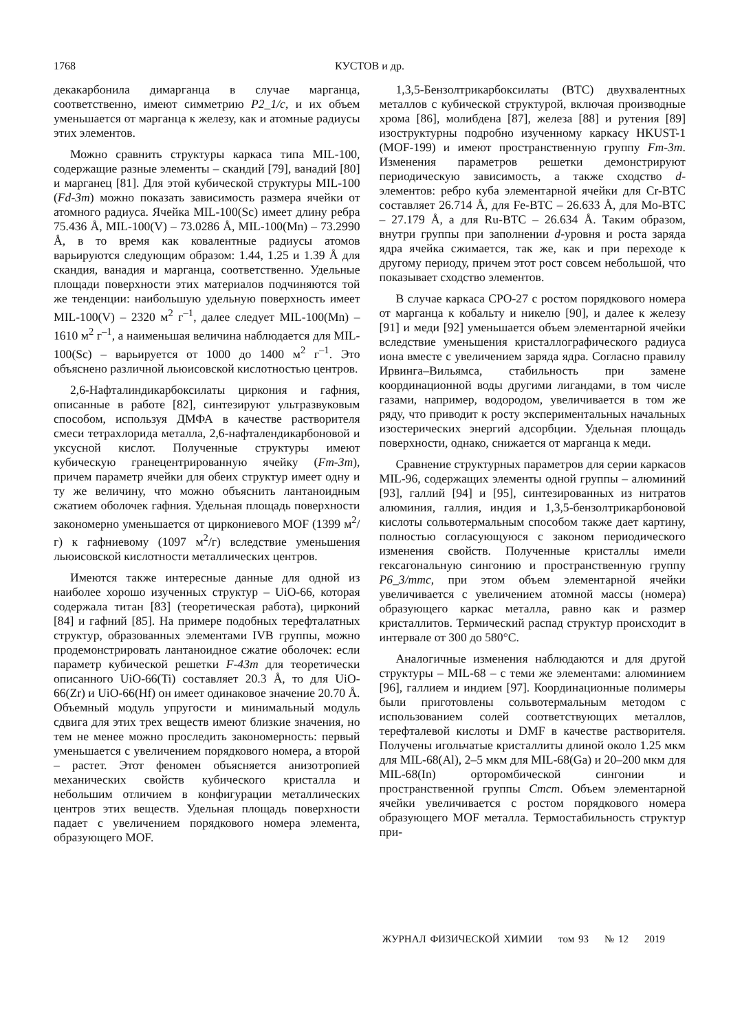1768 КУСТОВ и др.
декакарбонила димарганца в случае марганца, соответственно, имеют симметрию P2_1/c, и их объем уменьшается от марганца к железу, как и атомные радиусы этих элементов.
Можно сравнить структуры каркаса типа MIL-100, содержащие разные элементы – скандий [79], ванадий [80] и марганец [81]. Для этой кубической структуры MIL-100 (Fd-3m) можно показать зависимость размера ячейки от атомного радиуса. Ячейка MIL-100(Sc) имеет длину ребра 75.436 Å, MIL-100(V) – 73.0286 Å, MIL-100(Mn) – 73.2990 Å, в то время как ковалентные радиусы атомов варьируются следующим образом: 1.44, 1.25 и 1.39 Å для скандия, ванадия и марганца, соответственно. Удельные площади поверхности этих материалов подчиняются той же тенденции: наибольшую удельную поверхность имеет MIL-100(V) – 2320 м<sup>2</sup> г<sup>–1</sup>, далее следует MIL-100(Mn) – 1610 м<sup>2</sup> г<sup>–1</sup>, а наименьшая величина наблюдается для MIL-100(Sc) – варьируется от 1000 до 1400 м<sup>2</sup> г<sup>–1</sup>. Это объяснено различной льюисовской кислотностью центров.
2,6-Нафталиндикарбоксилаты циркония и гафния, описанные в работе [82], синтезируют ультразвуковым способом, используя ДМФА в качестве растворителя смеси тетрахлорида металла, 2,6-нафталендикарбоновой и уксусной кислот. Полученные структуры имеют кубическую гранецентрированную ячейку (Fm-3m), причем параметр ячейки для обеих структур имеет одну и ту же величину, что можно объяснить лантаноидным сжатием оболочек гафния. Удельная площадь поверхности закономерно уменьшается от циркониевого MOF (1399 м<sup>2</sup>/г) к гафниевому (1097 м<sup>2</sup>/г) вследствие уменьшения льюисовской кислотности металлических центров.
Имеются также интересные данные для одной из наиболее хорошо изученных структур – UiO-66, которая содержала титан [83] (теоретическая работа), цирконий [84] и гафний [85]. На примере подобных терефталатных структур, образованных элементами IVB группы, можно продемонстрировать лантаноидное сжатие оболочек: если параметр кубической решетки F-43m для теоретически описанного UiO-66(Ti) составляет 20.3 Å, то для UiO-66(Zr) и UiO-66(Hf) он имеет одинаковое значение 20.70 Å. Объемный модуль упругости и минимальный модуль сдвига для этих трех веществ имеют близкие значения, но тем не менее можно проследить закономерность: первый уменьшается с увеличением порядкового номера, а второй – растет. Этот феномен объясняется анизотропией механических свойств кубического кристалла и небольшим отличием в конфигурации металлических центров этих веществ. Удельная площадь поверхности падает с увеличением порядкового номера элемента, образующего MOF.
1,3,5-Бензолтрикарбоксилаты (BTC) двухвалентных металлов с кубической структурой, включая производные хрома [86], молибдена [87], железа [88] и рутения [89] изоструктурны подробно изученному каркасу HKUST-1 (MOF-199) и имеют пространственную группу Fm-3m. Изменения параметров решетки демонстрируют периодическую зависимость, а также сходство d-элементов: ребро куба элементарной ячейки для Cr-BTC составляет 26.714 Å, для Fe-BTC – 26.633 Å, для Mo-BTC – 27.179 Å, а для Ru-BTC – 26.634 Å. Таким образом, внутри группы при заполнении d-уровня и роста заряда ядра ячейка сжимается, так же, как и при переходе к другому периоду, причем этот рост совсем небольшой, что показывает сходство элементов.
В случае каркаса CPO-27 с ростом порядкового номера от марганца к кобальту и никелю [90], и далее к железу [91] и меди [92] уменьшается объем элементарной ячейки вследствие уменьшения кристаллографического радиуса иона вместе с увеличением заряда ядра. Согласно правилу Ирвинга–Вильямса, стабильность при замене координационной воды другими лигандами, в том числе газами, например, водородом, увеличивается в том же ряду, что приводит к росту экспериментальных начальных изостерических энергий адсорбции. Удельная площадь поверхности, однако, снижается от марганца к меди.
Сравнение структурных параметров для серии каркасов MIL-96, содержащих элементы одной группы – алюминий [93], галлий [94] и [95], синтезированных из нитратов алюминия, галлия, индия и 1,3,5-бензолтрикарбоновой кислоты сольвотермальным способом также дает картину, полностью согласующуюся с законом периодического изменения свойств. Полученные кристаллы имели гексагональную сингонию и пространственную группу P6_3/mmc, при этом объем элементарной ячейки увеличивается с увеличением атомной массы (номера) образующего каркас металла, равно как и размер кристаллитов. Термический распад структур происходит в интервале от 300 до 580°C.
Аналогичные изменения наблюдаются и для другой структуры – MIL-68 – с теми же элементами: алюминием [96], галлием и индием [97]. Координационные полимеры были приготовлены сольвотермальным методом с использованием солей соответствующих металлов, терефталевой кислоты и DMF в качестве растворителя. Получены игольчатые кристаллиты длиной около 1.25 мкм для MIL-68(Al), 2–5 мкм для MIL-68(Ga) и 20–200 мкм для MIL-68(In) орторомбической сингонии и пространственной группы Cmcm. Объем элементарной ячейки увеличивается с ростом порядкового номера образующего MOF металла. Термостабильность структур при-
ЖУРНАЛ ФИЗИЧЕСКОЙ ХИМИИ том 93 № 12 2019